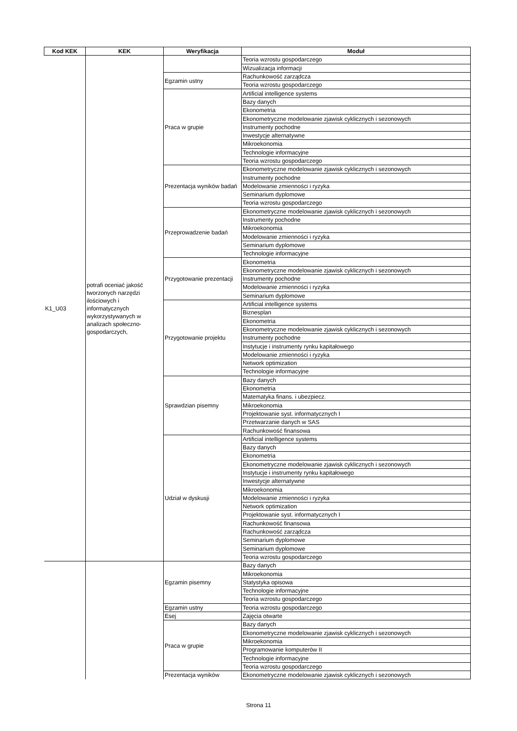| Kod KEK | KEK | Weryfikacja | Moduł |
| --- | --- | --- | --- |
| K1_U03 | potrafi oceniać jakość tworzonych narzędzi ilościowych i informatycznych wykorzystywanych w analizach społeczno-gospodarczych, | | Teoria wzrostu gospodarczego |
| | | | Wizualizacja informacji |
| | | Egzamin ustny | Rachunkowość zarządcza |
| | | | Teoria wzrostu gospodarczego |
| | | Praca w grupie | Artificial intelligence systems |
| | | | Bazy danych |
| | | | Ekonometria |
| | | | Ekonometryczne modelowanie zjawisk cyklicznych i sezonowych |
| | | | Instrumenty pochodne |
| | | | Inwestycje alternatywne |
| | | | Mikroekonomia |
| | | | Technologie informacyjne |
| | | | Teoria wzrostu gospodarczego |
| | | Prezentacja wyników badań | Ekonometryczne modelowanie zjawisk cyklicznych i sezonowych |
| | | | Instrumenty pochodne |
| | | | Modelowanie zmienności i ryzyka |
| | | | Seminarium dyplomowe |
| | | | Teoria wzrostu gospodarczego |
| | | Przeprowadzenie badań | Ekonometryczne modelowanie zjawisk cyklicznych i sezonowych |
| | | | Instrumenty pochodne |
| | | | Mikroekonomia |
| | | | Modelowanie zmienności i ryzyka |
| | | | Seminarium dyplomowe |
| | | | Technologie informacyjne |
| | | Przygotowanie prezentacji | Ekonometria |
| | | | Ekonometryczne modelowanie zjawisk cyklicznych i sezonowych |
| | | | Instrumenty pochodne |
| | | | Modelowanie zmienności i ryzyka |
| | | | Seminarium dyplomowe |
| | | Przygotowanie projektu | Artificial intelligence systems |
| | | | Biznesplan |
| | | | Ekonometria |
| | | | Ekonometryczne modelowanie zjawisk cyklicznych i sezonowych |
| | | | Instrumenty pochodne |
| | | | Instytucje i instrumenty rynku kapitałowego |
| | | | Modelowanie zmienności i ryzyka |
| | | | Network optimization |
| | | | Technologie informacyjne |
| | | Sprawdzian pisemny | Bazy danych |
| | | | Ekonometria |
| | | | Matematyka finans. i ubezpiecz. |
| | | | Mikroekonomia |
| | | | Projektowanie syst. informatycznych I |
| | | | Przetwarzanie danych w SAS |
| | | | Rachunkowość finansowa |
| | | Udział w dyskusji | Artificial intelligence systems |
| | | | Bazy danych |
| | | | Ekonometria |
| | | | Ekonometryczne modelowanie zjawisk cyklicznych i sezonowych |
| | | | Instytucje i instrumenty rynku kapitałowego |
| | | | Inwestycje alternatywne |
| | | | Mikroekonomia |
| | | | Modelowanie zmienności i ryzyka |
| | | | Network optimization |
| | | | Projektowanie syst. informatycznych I |
| | | | Rachunkowość finansowa |
| | | | Rachunkowość zarządcza |
| | | | Seminarium dyplomowe |
| | | | Seminarium dyplomowe |
| | | | Teoria wzrostu gospodarczego |
| | | Egzamin pisemny | Bazy danych |
| | | | Mikroekonomia |
| | | | Statystyka opisowa |
| | | | Technologie informacyjne |
| | | | Teoria wzrostu gospodarczego |
| | | Egzamin ustny | Teoria wzrostu gospodarczego |
| | | Esej | Zajęcia otwarte |
| | | Praca w grupie | Bazy danych |
| | | | Ekonometryczne modelowanie zjawisk cyklicznych i sezonowych |
| | | | Mikroekonomia |
| | | | Programowanie komputerów II |
| | | | Technologie informacyjne |
| | | | Teoria wzrostu gospodarczego |
| | | Prezentacja wyników | Ekonometryczne modelowanie zjawisk cyklicznych i sezonowych |
Strona 11